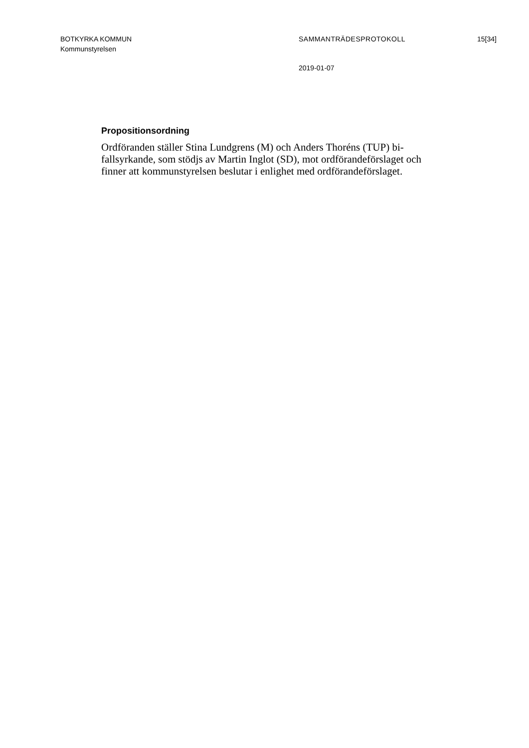BOTKYRKA KOMMUN SAMMANTRÄDESPROTOKOLL 15[34]
Kommunstyrelsen
2019-01-07
Propositionsordning
Ordföranden ställer Stina Lundgrens (M) och Anders Thoréns (TUP) bi-
fallsyrkande, som stödjs av Martin Inglot (SD), mot ordförandeförslaget och
finner att kommunstyrelsen beslutar i enlighet med ordförandeförslaget.